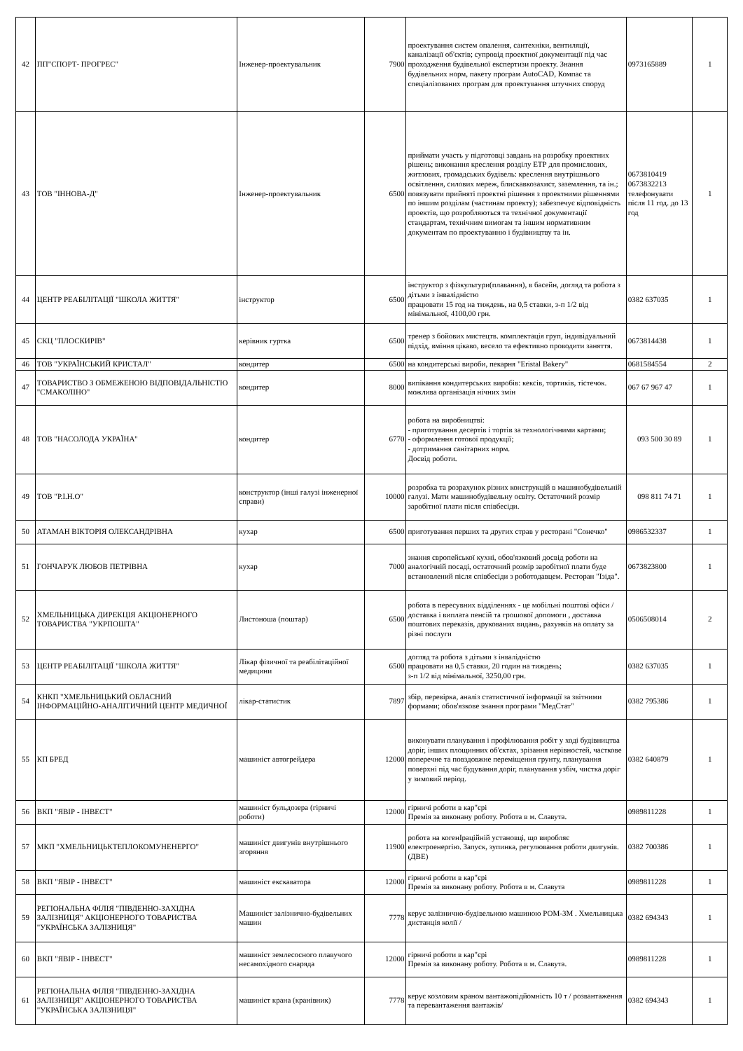| 42 | ПП"СПОРТ- ПРОГРЕС" | Інженер-проектувальник | 7900 | проектування систем опалення, сантехніки, вентиляції, каналізації об'єктів; супровід проектної документації під час проходження будівельної експертизи проекту. Знання будівельних норм, пакету програм AutoCAD, Компас та спеціалізованих програм для проектування штучних споруд | 0973165889 | 1 |
| 43 | ТОВ "ІННОВА-Д" | Інженер-проектувальник | 6500 | приймати участь у підготовці завдань на розробку проектних рішень; виконання креслення розділу ЕТР для промислових, житлових, громадських будівель: креслення внутрішнього освітлення, силових мереж, блискавкозахист, заземлення, та ін.; повязувати прийняті проектні рішення з проектними рішеннями по іншим розділам (частинам проекту); забезпечує відповідність проектів, що розробляються та технічної документації стандартам, технічним вимогам та іншим нормативним документам по проектуванню і будівництву та ін. | 0673810419 0673832213 телефонувати після 11 год. до 13 год | 1 |
| 44 | ЦЕНТР РЕАБІЛІТАЦІЇ "ШКОЛА ЖИТТЯ" | інструктор | 6500 | інструктор з фізкультури(плавання), в басейн, догляд та робота з дітьми з інвалідністю працювати 15 год на тиждень, на 0,5 ставки, з-п 1/2 від мінімальної, 4100,00 грн. | 0382 637035 | 1 |
| 45 | СКЦ "ПЛОСКИРІВ" | керівник гуртка | 6500 | тренер з бойових мистецтв. комплектація груп, індивідуальний підхід, вміння цікаво, весело та ефективно проводити заняття. | 0673814438 | 1 |
| 46 | ТОВ "УКРАЇНСЬКИЙ КРИСТАЛ" | кондитер | 6500 | на кондитерські вироби, пекарня "Eristal Bakery" | 0681584554 | 2 |
| 47 | ТОВАРИСТВО З ОБМЕЖЕНОЮ ВІДПОВІДАЛЬНІСТЮ "СМАКОЛІНО" | кондитер | 8000 | випікання кондитерських виробів: кексів, тортиків, тістечок. можлива організація нічних змін | 067 67 967 47 | 1 |
| 48 | ТОВ "НАСОЛОДА УКРАЇНА" | кондитер | 6770 | робота на виробництві: - приготування десертів і тортів за технологічними картами; - оформлення готової продукції; - дотримання санітарних норм. Досвід роботи. | 093 500 30 89 | 1 |
| 49 | ТОВ "Р.І.Н.О" | конструктор (інші галузі інженерної справи) | 10000 | розробка та розрахунок різних конструкцій в машинобудівельній галузі. Мати машинобудівельну освіту. Остаточний розмір заробітної плати після співбесіди. | 098 811 74 71 | 1 |
| 50 | АТАМАН ВІКТОРІЯ ОЛЕКСАНДРІВНА | кухар | 6500 | приготування перших та других страв у ресторані "Сонечко" | 0986532337 | 1 |
| 51 | ГОНЧАРУК ЛЮБОВ ПЕТРІВНА | кухар | 7000 | знання європейської кухні, обов'язковий досвід роботи на аналогічній посаді, остаточний розмір заробітної плати буде встановлений після співбесіди з роботодавцем. Ресторан "Ізіда". | 0673823800 | 1 |
| 52 | ХМЕЛЬНИЦЬКА ДИРЕКЦІЯ АКЦІОНЕРНОГО ТОВАРИСТВА "УКРПОШТА" | Листоноша (поштар) | 6500 | робота в пересувних відділеннях - це мобільні поштові офіси / доставка і виплата пенсій та грошової допомоги , доставка поштових переказів, друкованих видань, рахунків на оплату за різні послуги | 0506508014 | 2 |
| 53 | ЦЕНТР РЕАБІЛІТАЦІЇ "ШКОЛА ЖИТТЯ" | Лікар фізичної та реабілітаційної медицини | 6500 | догляд та робота з дітьми з інвалідністю працювати на 0,5 ставки, 20 годин на тиждень; з-п 1/2 від мінімальної, 3250,00 грн. | 0382 637035 | 1 |
| 54 | КНКП "ХМЕЛЬНИЦЬКИЙ ОБЛАСНИЙ ІНФОРМАЦІЙНО-АНАЛІТИЧНИЙ ЦЕНТР МЕДИЧНОЇ | лікар-статистик | 7897 | збір, перевірка, аналіз статистичної інформації за звітними формами; обов'язкове знання програми "МедСтат" | 0382 795386 | 1 |
| 55 | КП БРЕД | машиніст автогрейдера | 12000 | виконувати планування і профілювання робіт у ході будівництва доріг, інших площинних об'єктах, зрізання нерівностей, часткове поперечне та повздовжне переміщення грунту, планування поверхні під час будування доріг, планування узбіч, чистка доріг у зимовий період. | 0382 640879 | 1 |
| 56 | ВКП "ЯВІР - ІНВЕСТ" | машиніст бульдозера (гірничі роботи) | 12000 | гірничі роботи в кар"єрі Премія за виконану роботу. Робота в м. Славута. | 0989811228 | 1 |
| 57 | МКП "ХМЕЛЬНИЦЬКТЕПЛОКОМУНЕНЕРГО" | машиніст двигунів внутрішнього згоряння | 11900 | робота на когенІраційній установці, що виробляє електроенергію. Запуск, зупинка, регулювання роботи двигунів. (ДВЕ) | 0382 700386 | 1 |
| 58 | ВКП "ЯВІР - ІНВЕСТ" | машиніст екскаватора | 12000 | гірничі роботи в кар"єрі Премія за виконану роботу. Робота в м. Славута | 0989811228 | 1 |
| 59 | РЕГІОНАЛЬНА ФІЛІЯ "ПІВДЕННО-ЗАХІДНА ЗАЛІЗНИЦЯ" АКЦІОНЕРНОГО ТОВАРИСТВА "УКРАЇНСЬКА ЗАЛІЗНИЦЯ" | Машиніст залізнично-будівельних машин | 7778 | керує залізнично-будівельною машиною РОМ-3М . Хмельницька дистанція колії / | 0382 694343 | 1 |
| 60 | ВКП "ЯВІР - ІНВЕСТ" | машиніст землесосного плавучого несамохідного снаряда | 12000 | гірничі роботи в кар"єрі Премія за виконану роботу. Робота в м. Славута. | 0989811228 | 1 |
| 61 | РЕГІОНАЛЬНА ФІЛІЯ "ПІВДЕННО-ЗАХІДНА ЗАЛІЗНИЦЯ" АКЦІОНЕРНОГО ТОВАРИСТВА "УКРАЇНСЬКА ЗАЛІЗНИЦЯ" | машиніст крана (кранівник) | 7778 | керує козловим краном вантажопідйомність 10 т / розвантаження та перевантаження вантажів/ | 0382 694343 | 1 |